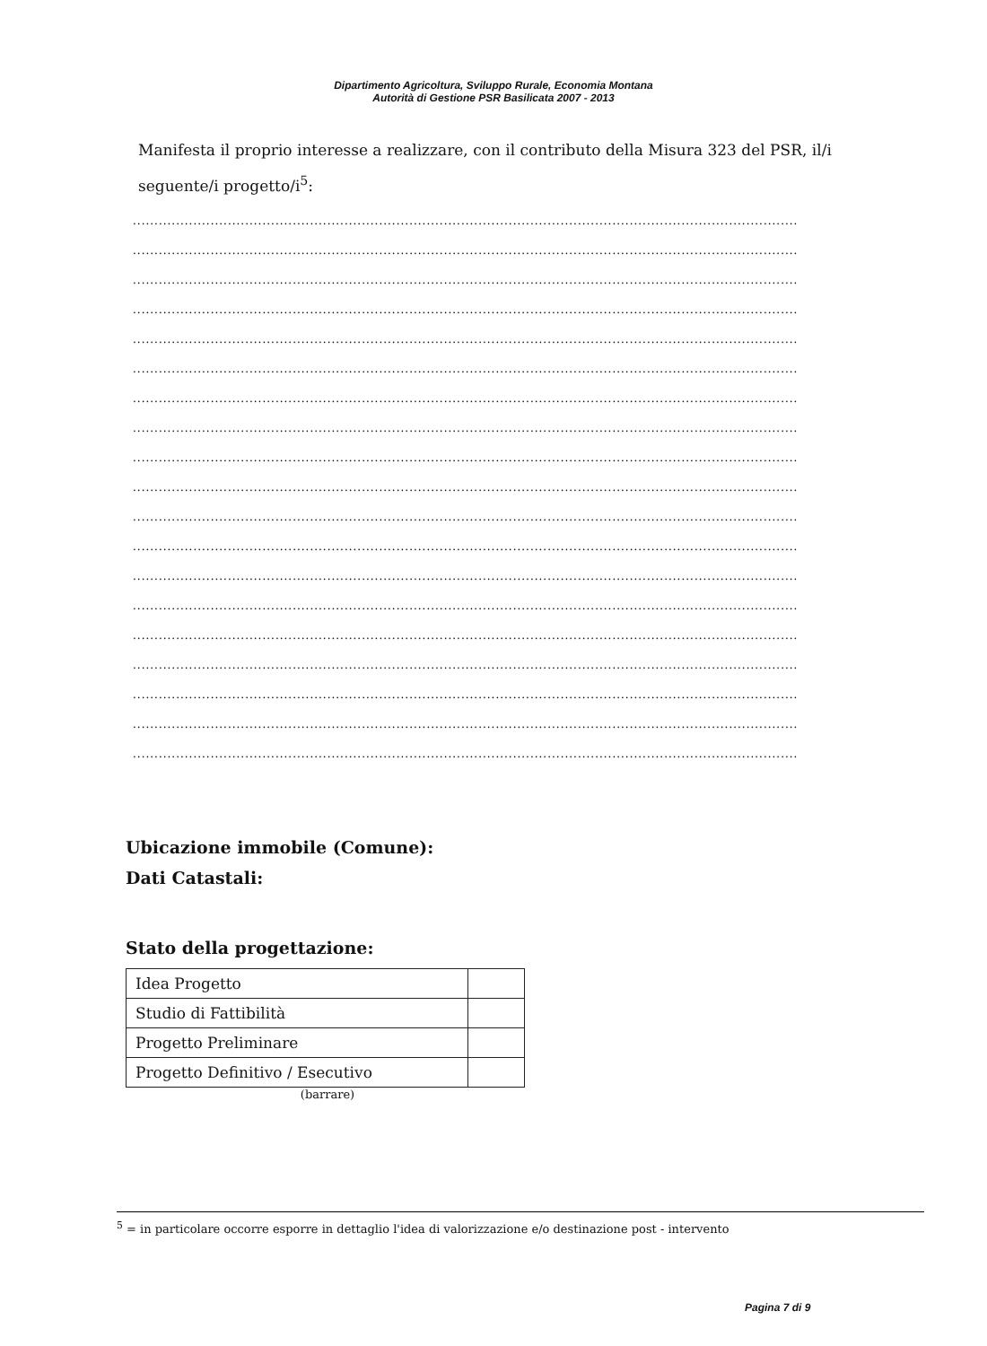Dipartimento Agricoltura, Sviluppo Rurale, Economia Montana
Autorità di Gestione PSR Basilicata 2007 - 2013
Manifesta il proprio interesse a realizzare, con il contributo della Misura 323 del PSR, il/i seguente/i progetto/i<sup>5</sup>:
..........................................................................................................................................................
..........................................................................................................................................................
..........................................................................................................................................................
..........................................................................................................................................................
..........................................................................................................................................................
..........................................................................................................................................................
..........................................................................................................................................................
..........................................................................................................................................................
..........................................................................................................................................................
..........................................................................................................................................................
..........................................................................................................................................................
..........................................................................................................................................................
..........................................................................................................................................................
..........................................................................................................................................................
..........................................................................................................................................................
..........................................................................................................................................................
..........................................................................................................................................................
..........................................................................................................................................................
..........................................................................................................................................................
Ubicazione immobile (Comune):
Dati Catastali:
Stato della progettazione:
| Idea Progetto | |
| Studio di Fattibilità | |
| Progetto Preliminare | |
| Progetto Definitivo / Esecutivo | |
(barrare)
<sup>5</sup> = in particolare occorre esporre in dettaglio l'idea di valorizzazione e/o destinazione post - intervento
Pagina 7 di 9